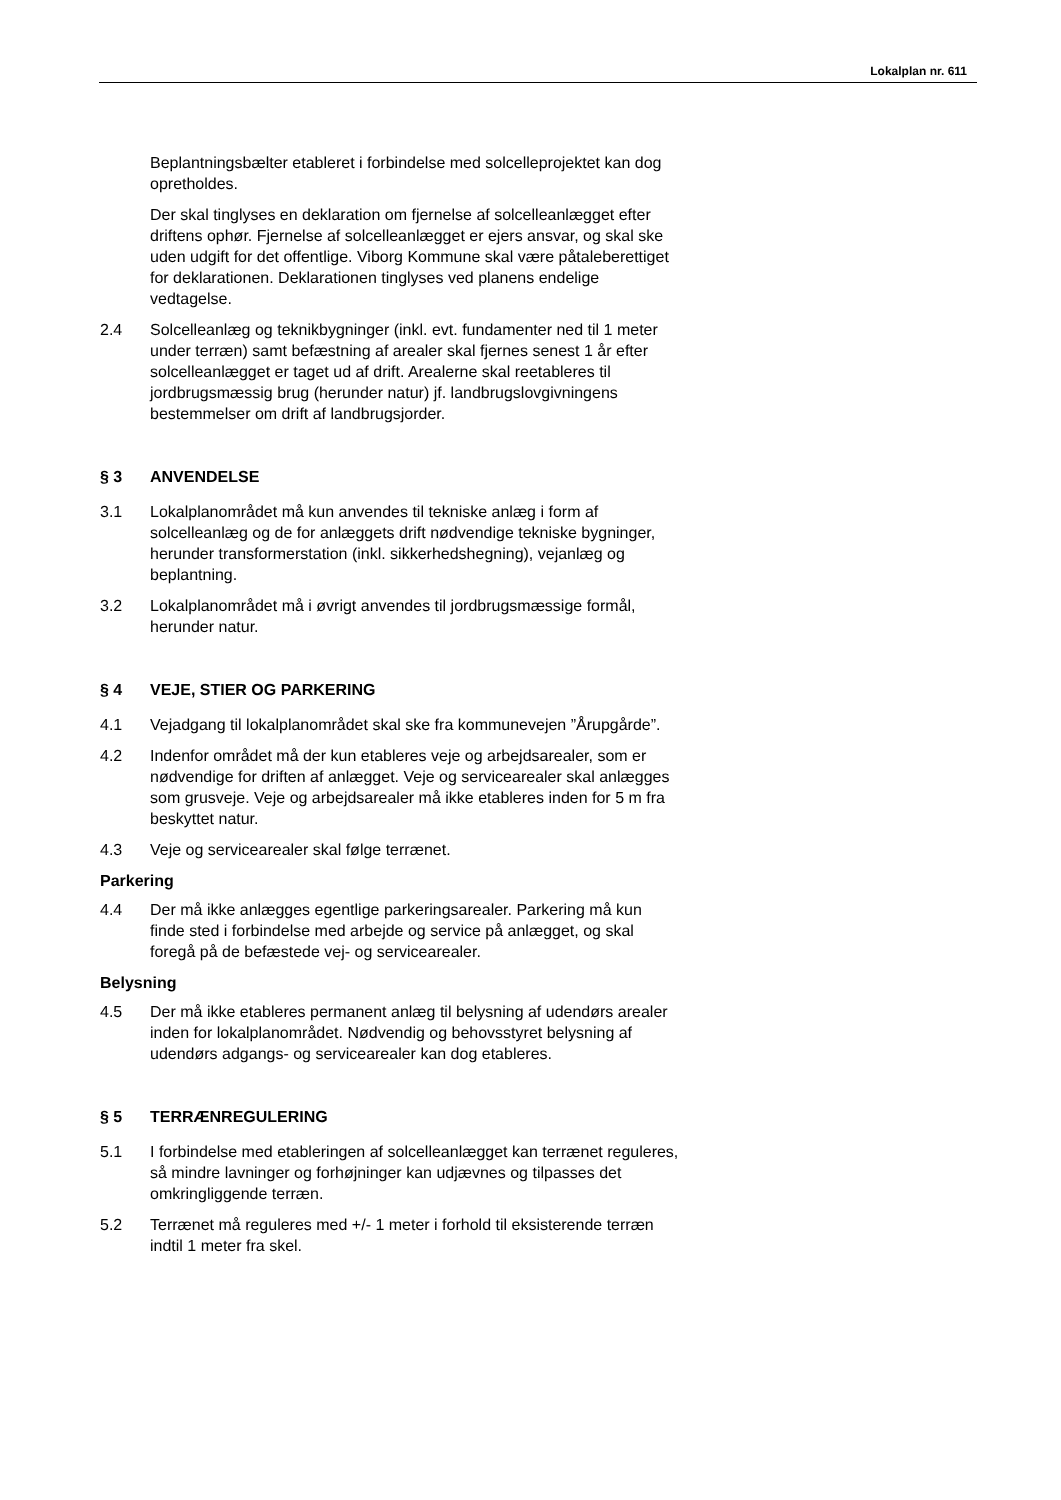Lokalplan nr. 611
Beplantningsbælter etableret i forbindelse med solcelleprojektet kan dog opretholdes.
Der skal tinglyses en deklaration om fjernelse af solcelleanlægget efter driftens ophør. Fjernelse af solcelleanlægget er ejers ansvar, og skal ske uden udgift for det offentlige. Viborg Kommune skal være påtaleberettiget for deklarationen. Deklarationen tinglyses ved planens endelige vedtagelse.
2.4 Solcelleanlæg og teknikbygninger (inkl. evt. fundamenter ned til 1 meter under terræn) samt befæstning af arealer skal fjernes senest 1 år efter solcelleanlægget er taget ud af drift. Arealerne skal reetableres til jordbrugsmæssig brug (herunder natur) jf. landbrugslovgivningens bestemmelser om drift af landbrugsjorder.
§ 3 ANVENDELSE
3.1 Lokalplanområdet må kun anvendes til tekniske anlæg i form af solcelleanlæg og de for anlæggets drift nødvendige tekniske bygninger, herunder transformerstation (inkl. sikkerhedshegning), vejanlæg og beplantning.
3.2 Lokalplanområdet må i øvrigt anvendes til jordbrugsmæssige formål, herunder natur.
§ 4 VEJE, STIER OG PARKERING
4.1 Vejadgang til lokalplanområdet skal ske fra kommunevejen ”Årupgårde”.
4.2 Indenfor området må der kun etableres veje og arbejdsarealer, som er nødvendige for driften af anlægget. Veje og servicearealer skal anlægges som grusveje. Veje og arbejdsarealer må ikke etableres inden for 5 m fra beskyttet natur.
4.3 Veje og servicearealer skal følge terrænet.
Parkering
4.4 Der må ikke anlægges egentlige parkeringsarealer. Parkering må kun finde sted i forbindelse med arbejde og service på anlægget, og skal foregå på de befæstede vej- og servicearealer.
Belysning
4.5 Der må ikke etableres permanent anlæg til belysning af udendørs arealer inden for lokalplanområdet. Nødvendig og behovsstyret belysning af udendørs adgangs- og servicearealer kan dog etableres.
§ 5 TERRÆNREGULERING
5.1 I forbindelse med etableringen af solcelleanlægget kan terrænet reguleres, så mindre lavninger og forhøjninger kan udjævnes og tilpasses det omkringliggende terræn.
5.2 Terrænet må reguleres med +/- 1 meter i forhold til eksisterende terræn indtil 1 meter fra skel.